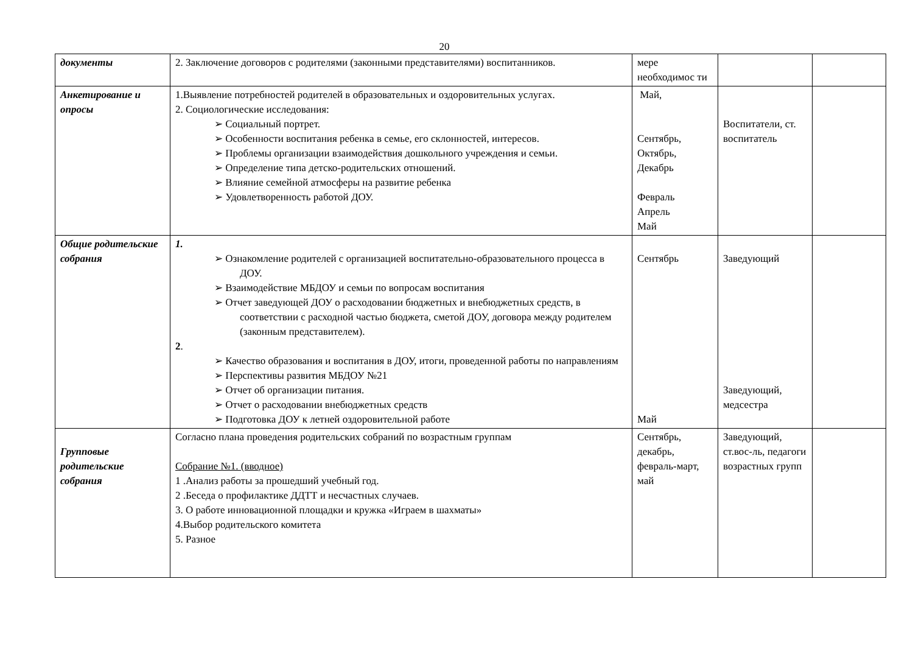20
| документы | 2. Заключение договоров с родителями (законными представителями) воспитанников. | мере необходимос ти | | |
| Анкетирование и опросы | 1.Выявление потребностей родителей в образовательных и оздоровительных услугах. 2. Социологические исследования: ➢ Социальный портрет. ➢ Особенности воспитания ребенка в семье, его склонностей, интересов. ➢ Проблемы организации взаимодействия дошкольного учреждения и семьи. ➢ Определение типа детско-родительских отношений. ➢ Влияние семейной атмосферы на развитие ребенка ➢ Удовлетворенность работой ДОУ. | Май, Сентябрь, Октябрь, Декабрь Февраль Апрель Май | Воспитатели, ст. воспитатель | |
| Общие родительские собрания | 1. ➢ Ознакомление родителей с организацией воспитательно-образовательного процесса в ДОУ. ➢ Взаимодействие МБДОУ и семьи по вопросам воспитания ➢ Отчет заведующей ДОУ о расходовании бюджетных и внебюджетных средств, в соответствии с расходной частью бюджета, сметой ДОУ, договора между родителем (законным представителем). 2 . ➢ Качество образования и воспитания в ДОУ, итоги, проведенной работы по направлениям ➢ Перспективы развития МБДОУ №21 ➢ Отчет об организации питания. ➢ Отчет о расходовании внебюджетных средств ➢ Подготовка ДОУ к летней оздоровительной работе | Сентябрь Май | Заведующий Заведующий, медсестра | |
| Групповые родительские собрания | Согласно плана проведения родительских собраний по возрастным группам Собрание №1. (вводное) 1 .Анализ работы за прошедший учебный год. 2 .Беседа о профилактике ДДТТ и несчастных случаев. 3. О работе инновационной площадки и кружка «Играем в шахматы» 4.Выбор родительского комитета 5. Разное | Сентябрь, декабрь, февраль-март, май | Заведующий, ст.вос-ль, педагоги возрастных групп | |